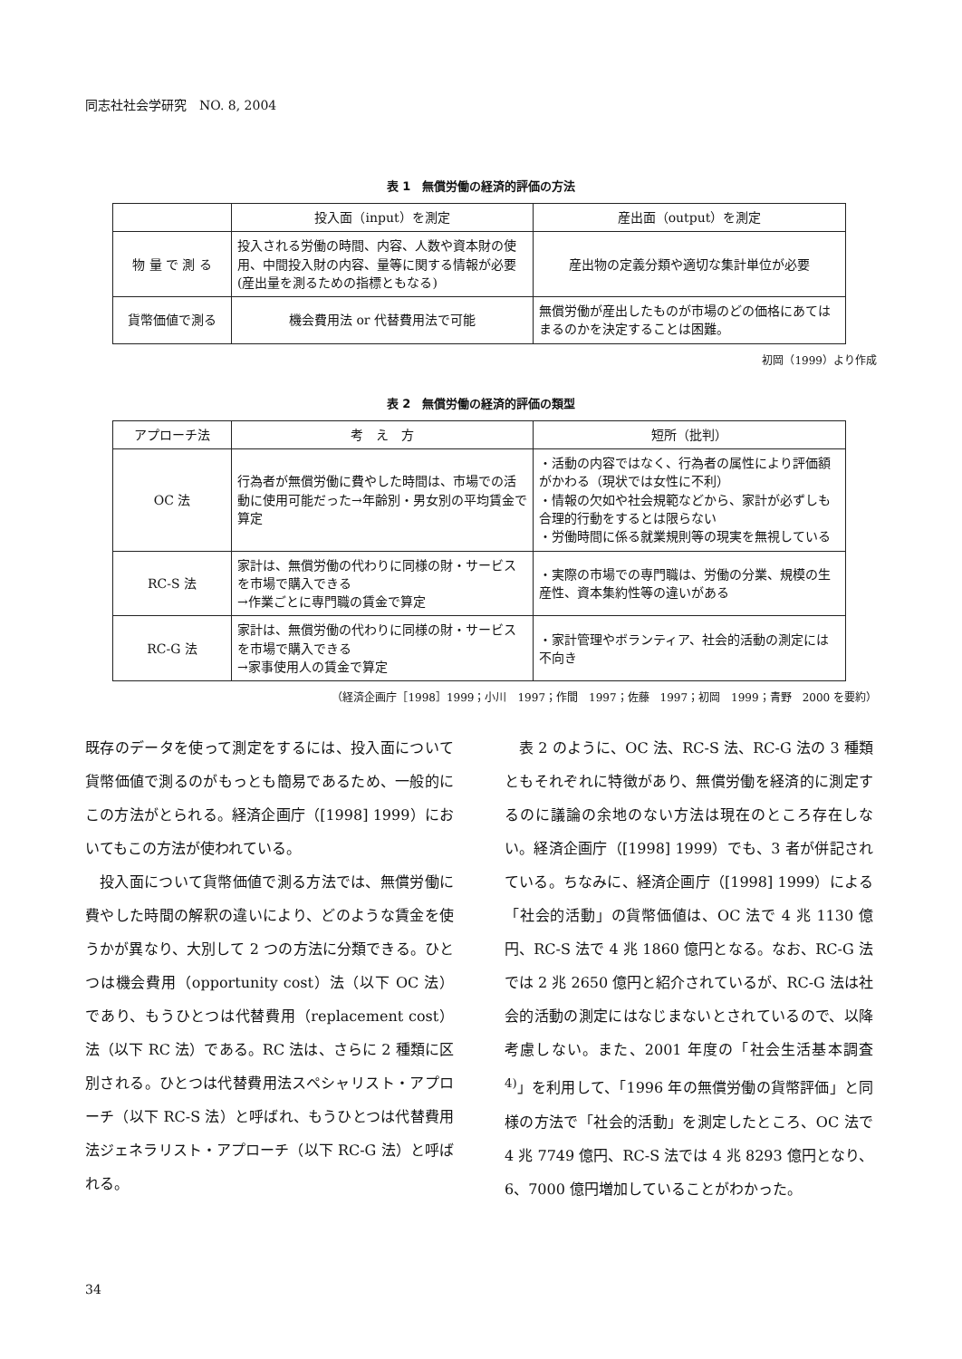同志社社会学研究　NO. 8, 2004
表 1　無償労働の経済的評価の方法
| | 投入面（input）を測定 | 産出面（output）を測定 |
| --- | --- | --- |
| 物 量 で 測 る | 投入される労働の時間、内容、人数や資本財の使用、中間投入財の内容、量等に関する情報が必要(産出量を測るための指標ともなる) | 産出物の定義分類や適切な集計単位が必要 |
| 貨幣価値で測る | 機会費用法 or 代替費用法で可能 | 無償労働が産出したものが市場のどの価格にあてはまるのかを決定することは困難。 |
初岡（1999）より作成
表 2　無償労働の経済的評価の類型
| アプローチ法 | 考 え 方 | 短所（批判） |
| --- | --- | --- |
| OC 法 | 行為者が無償労働に費やした時間は、市場での活動に使用可能だった→年齢別・男女別の平均賃金で算定 | ・活動の内容ではなく、行為者の属性により評価額がかわる（現状では女性に不利） ・情報の欠如や社会規範などから、家計が必ずしも合理的行動をするとは限らない ・労働時間に係る就業規則等の現実を無視している |
| RC-S 法 | 家計は、無償労働の代わりに同様の財・サービスを市場で購入できる →作業ごとに専門職の賃金で算定 | ・実際の市場での専門職は、労働の分業、規模の生産性、資本集約性等の違いがある |
| RC-G 法 | 家計は、無償労働の代わりに同様の財・サービスを市場で購入できる →家事使用人の賃金で算定 | ・家計管理やボランティア、社会的活動の測定には不向き |
（経済企画庁［1998］1999；小川　1997；作間　1997；佐藤　1997；初岡　1999；青野　2000 を要約）
既存のデータを使って測定をするには、投入面について貨幣価値で測るのがもっとも簡易であるため、一般的にこの方法がとられる。経済企画庁（[1998] 1999）においてもこの方法が使われている。
投入面について貨幣価値で測る方法では、無償労働に費やした時間の解釈の違いにより、どのような賃金を使うかが異なり、大別して 2 つの方法に分類できる。ひとつは機会費用（opportunity cost）法（以下 OC 法）であり、もうひとつは代替費用（replacement cost）法（以下 RC 法）である。RC 法は、さらに 2 種類に区別される。ひとつは代替費用法スペシャリスト・アプローチ（以下 RC-S 法）と呼ばれ、もうひとつは代替費用法ジェネラリスト・アプローチ（以下 RC-G 法）と呼ばれる。
表 2 のように、OC 法、RC-S 法、RC-G 法の 3 種類ともそれぞれに特徴があり、無償労働を経済的に測定するのに議論の余地のない方法は現在のところ存在しない。経済企画庁（[1998] 1999）でも、3 者が併記されている。ちなみに、経済企画庁（[1998] 1999）による「社会的活動」の貨幣価値は、OC 法で 4 兆 1130 億円、RC-S 法で 4 兆 1860 億円となる。なお、RC-G 法では 2 兆 2650 億円と紹介されているが、RC-G 法は社会的活動の測定にはなじまないとされているので、以降考慮しない。また、2001 年度の「社会生活基本調査<sup>4)</sup>」を利用して、「1996 年の無償労働の貨幣評価」と同様の方法で「社会的活動」を測定したところ、OC 法で 4 兆 7749 億円、RC-S 法では 4 兆 8293 億円となり、6、7000 億円増加していることがわかった。
34